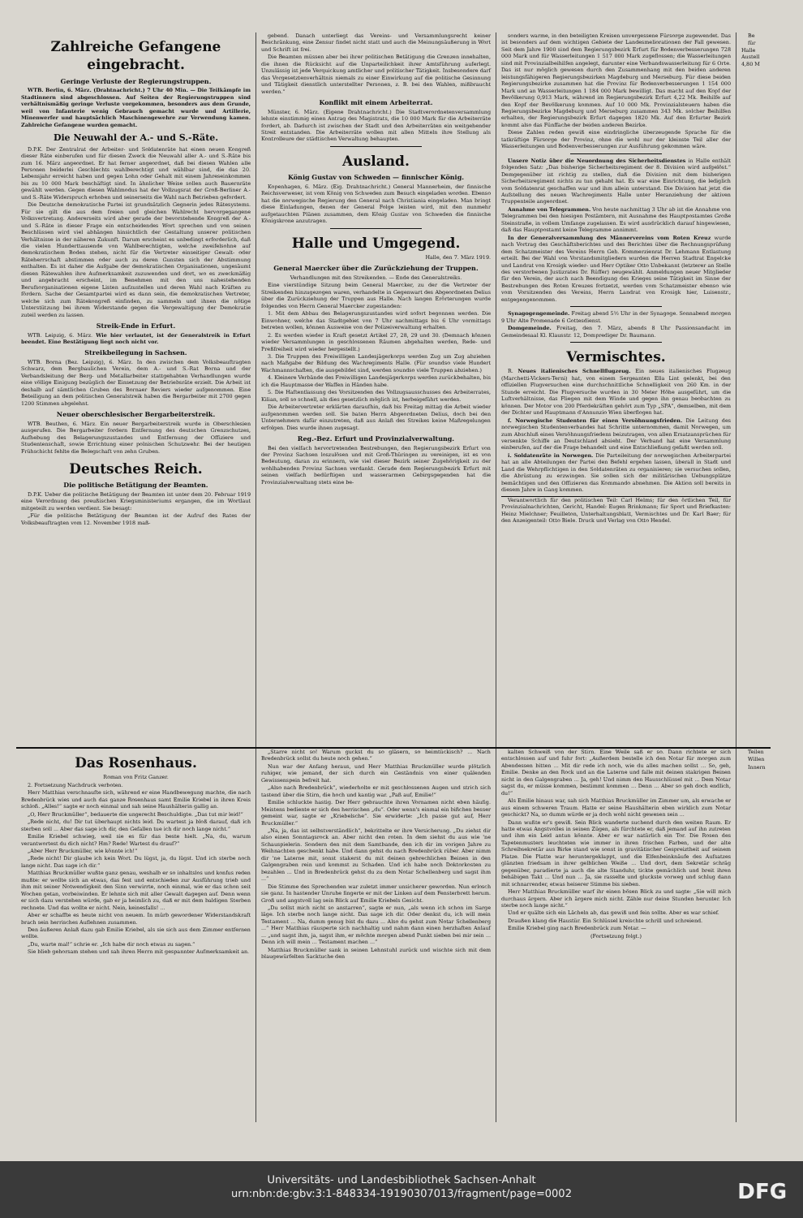Zahlreiche Gefangene eingebracht.
Geringe Verluste der Regierungstruppen.
WTB. Berlin, 6. März. (Drahtnachricht.) 7 Uhr 40 Min. — Die Teilkämpfe im Stadtinnern sind abgeschlossen. Auf Seiten der Regierungstruppen sind verhältnismäßig geringe Verluste vorgekommen, besonders aus dem Grunde, weil von Infanterie wenig Gebrauch gemacht wurde und Artillerie, Minenwerfer und hauptsächlich Maschinengewehre zur Verwendung kamen. Zahlreiche Gefangene wurden gemacht.
Die Neuwahl der A.- und S.-Räte.
D.P.K. Der Zentralrat der Arbeiter- und Soldatenräte hat einen neuen Kongreß dieser Räte einberufen und für diesen Zweck die Neuwahl aller A.- und S.-Räte bis zum 16. März angeordnet. Er hat ferner angeordnet, daß bei diesen Wahlen alle Personen beiderlei Geschlechts wahlberechtigt und wählbar sind, die das 20. Lebensjahr erreicht haben und gegen Lohn oder Gehalt mit einem Jahreseinkommen bis zu 10 000 Mark beschäftigt sind. In ähnlicher Weise sollen auch Bauernräte gewählt werden. Gegen diesen Wahlmodus hat der Vollzugsrat der Groß-Berliner A.- und S.-Räte Widerspruch erhoben und seinerseits die Wahl nach Betrieben gefordert.
Die Deutsche demokratische Partei ist grundsätzlich Gegnerin jedes Rätesystems. Für sie gilt die aus dem freien und gleichen Wahlrecht hervorgegangene Volksvertretung. Andererseits wird aber gerade der bevorstehende Kongreß der A.- und S.-Räte in dieser Frage ein entscheidendes Wort sprechen und von seinen Beschlüssen wird viel abhängen hinsichtlich der Gestaltung unserer politischen Verhältnisse in der näheren Zukunft. Darum erscheint es unbedingt erforderlich, daß die vielen Hunderttausende von Wahlberechtigten, welche zweifelsohne auf demokratischem Boden stehen, nicht für die Vertreter einseitiger Gewalt- oder Räteherrschaft abstimmen oder auch zu deren Gunsten sich der Abstimmung enthalten. Es ist daher die Aufgabe der demokratischen Organisationen, ungesäumt diesen Rätewahlen ihre Aufmerksamkeit zuzuwenden und dort, wo es zweckmäßig und angebracht erscheint, im Benehmen mit den uns nahestehenden Berufsorganisationen eigene Listen aufzustellen und deren Wahl nach Kräften zu fördern. Sache der Gesamtpartei wird es dann sein, die demokratischen Vertreter, welche sich zum Rätekongreß einfinden, zu sammeln und ihnen die nötige Unterstützung bei ihrem Widerstande gegen die Vergewaltigung der Demokratie zuteil werden zu lassen.
Streik-Ende in Erfurt.
WTB. Leipzig, 6. März. Wie hier verlautet, ist der Generalstreik in Erfurt beendet. Eine Bestätigung liegt noch nicht vor.
Streikbeilegung in Sachsen.
WTB. Borna (Bez. Leipzig), 6. März. In den zwischen dem Volksbeauftragten Schwarz, dem Bergbaulichen Verein, dem A.- und S.-Rat Borna und der Verbandsleitung der Berg- und Metallarbeiter stattgehabten Verhandlungen wurde eine völlige Einigung bezüglich der Einsetzung der Betriebsräte erzielt. Die Arbeit ist deshalb auf sämtlichen Gruben des Bornaer Reviers wieder aufgenommen. Eine Beteiligung an dem politischen Generalstreik haben die Bergarbeiter mit 2700 gegen 1200 Stimmen abgelehnt.
Neuer oberschlesischer Bergarbeiterstreik.
WTB. Beuthen, 6. März. Ein neuer Bergarbeiterstreik wurde in Oberschlesien ausgerufen. Die Bergarbeiter fordern Entfernung des deutschen Grenzschutzes, Aufhebung des Belagerungszustandes und Entfernung der Offiziere und Studentenschaft, sowie Errichtung einer polnischen Schutzwehr. Bei der heutigen Frühschicht fehlte die Belegschaft von zehn Gruben.
Deutsches Reich.
Die politische Betätigung der Beamten.
D.P.K. Ueber die politische Betätigung der Beamten ist unter dem 20. Februar 1919 eine Verordnung des preußischen Kriegsministeriums ergangen, die im Wortlaut mitgeteilt zu werden verdient. Sie besagt:
„Für die politische Betätigung der Beamten ist der Aufruf des Rates der Volksbeauftragten vom 12. November 1918 maß-
gebend. Danach unterliegt das Vereins- und Versammlungsrecht keiner Beschränkung, eine Zensur findet nicht statt und auch die Meinungsäußerung in Wort und Schrift ist frei.
Die Beamten müssen aber bei ihrer politischen Betätigung die Grenzen innehalten, die ihnen die Rücksicht auf die Unparteilichkeit ihrer Amtsführung auferlegt. Unzulässig ist jede Verquickung amtlicher und politischer Tätigkeit. Insbesondere darf das Vorgesetztenverhältnis niemals zu einer Einwirkung auf die politische Gesinnung und Tätigkeit dienstlich unterstellter Personen, z. B. bei den Wahlen, mißbraucht werden.“
Konflikt mit einem Arbeiterrat.
Münster, 6. März. (Eigene Drahtnachricht.) Die Stadtverordnetenversammlung lehnte einstimmig einen Antrag des Magistrats, die 10 000 Mark für die Arbeiterräte fordert, ab. Dadurch ist zwischen der Stadt und den Arbeiterräten ein weitgehender Streit entstanden. Die Arbeiterräte wollen mit allen Mitteln ihre Stellung als Kontrolleure der städtischen Verwaltung behaupten.
Ausland.
König Gustav von Schweden — finnischer König.
Kopenhagen, 6. März. (Eig. Drahtnachricht.) General Mannerheim, der finnische Reichsverweser, ist vom König von Schweden zum Besuch eingeladen worden. Ebenso hat die norwegische Regierung den General nach Christiania eingeladen. Man bringt diese Einladungen, denen der General Folge leisten wird, mit den nunmehr aufgetauchten Plänen zusammen, dem König Gustav von Schweden die finnische Königskrone anzutragen.
Halle und Umgegend.
Halle, den 7. März 1919.
General Maercker über die Zurückziehung der Truppen.
Verhandlungen mit den Streikenden. — Ende des Generalstreiks.
Eine vierstündige Sitzung beim General Maercker, zu der die Vertreter der Streikenden hinzugezogen waren, verhandelte in Gegenwart des Abgeordneten Delius über die Zurückziehung der Truppen aus Halle. Nach langen Erörterungen wurde folgendes von Herrn General Maercker zugestanden:
1. Mit dem Abbau des Belagerungszustandes wird sofort begonnen werden. Die Einwohner, welche das Stadtgebiet von 7 Uhr nachmittags bis 6 Uhr vormittags betreten wollen, können Ausweise von der Polizeiverwaltung erhalten.
2. Es werden wieder in Kraft gesetzt Artikel 27, 28, 29 und 30. (Demnach können wieder Versammlungen in geschlossenen Räumen abgehalten werden, Rede- und Preßfreiheit wird wieder hergestellt.)
3. Die Truppen des Freiwilligen Landesjägerkorps werden Zug um Zug abziehen nach Maßgabe der Bildung des Wachregiments Halle. (Für soundso viele Hundert Wachmannschaften, die ausgebildet sind, werden soundso viele Truppen abziehen.)
4. Kleinere Verbände des Freiwilligen Landesjägerkorps werden zurückbehalten, bis ich die Hauptmasse der Waffen in Händen habe.
5. Die Haftentlassung des Vorsitzenden des Vollzugsausschusses des Arbeiterrates, Kilian, soll so schnell, als dies gesetzlich möglich ist, herbeigeführt werden.
Die Arbeitervertreter erklärten daraufhin, daß bis Freitag mittag die Arbeit wieder aufgenommen werden soll. Sie baten Herrn Abgeordneten Delius, doch bei den Unternehmern dafür einzutreten, daß aus Anlaß des Streikes keine Maßregelungen erfolgen. Dies wurde ihnen zugesagt.
Reg.-Bez. Erfurt und Provinzialverwaltung.
Bei den vielfach hervortretenden Bestrebungen, den Regierungsbezirk Erfurt von der Provinz Sachsen loszulösen und mit Groß-Thüringen zu vereinigen, ist es von Bedeutung, daran zu erinnern, wie viel dieser Bezirk seiner Zugehörigkeit zu der wohlhabenden Provinz Sachsen verdankt. Gerade dem Regierungsbezirk Erfurt mit seinen vielfach bedürftigen und wasserarmen Gebirgsgegenden hat die Provinzialverwaltung stets eine be-
sonders warme, in den beteiligten Kreisen unvergessene Fürsorge zugewendet. Das ist besonders auf dem wichtigen Gebiete der Landesmeliorationen der Fall gewesen. Seit dem Jahre 1900 sind dem Regierungsbezirk Erfurt für Bodenverbesserungen 728 000 Mark und für Wasserleitungen 1 517 000 Mark zugeflossen; die Wasserleitungen sind mit Provinzialbeihilfen angelegt, darunter eine Verbandswasserleitung für 6 Orte. Das ist nur möglich gewesen durch den Zusammenhang mit den beiden anderen leistungsfähigeren Regierungsbezirken Magdeburg und Merseburg. Für diese beiden Regierungsbezirke zusammen hat die Provinz für Bodenverbesserungen 1 154 000 Mark und an Wasserleitungen 1 184 000 Mark bewilligt. Das macht auf den Kopf der Bevölkerung 0,913 Mark, während im Regierungsbezirk Erfurt 4,22 Mk. Beihilfe auf den Kopf der Bevölkerung kommen. Auf 10 000 Mk. Provinzialsteuern haben die Regierungsbezirke Magdeburg und Merseburg zusammen 343 Mk. solcher Beihilfen erhalten, der Regierungsbezirk Erfurt dagegen 1820 Mk. Auf den Erfurter Bezirk kommt also das Fünffache der beiden anderen Bezirke.
Diese Zahlen reden gewiß eine eindringliche überzeugende Sprache für die tatkräftige Fürsorge der Provinz, ohne die wohl nur der kleinste Teil aller der Wasserleitungen und Bodenverbesserungen zur Ausführung gekommen wäre.
Unsere Notiz über die Neuordnung des Sicherheitsdienstes in Halle enthält folgenden Satz: „Das bisherige Sicherheitsregiment der 8. Division wird aufgelöst.“ Demgegenüber ist richtig zu stellen, daß die Division mit dem bisherigen Sicherheitsregiment nichts zu tun gehabt hat. Es war eine Einrichtung, die lediglich vom Soldatenrat geschaffen war und ihm allein unterstand. Die Division hat jetzt die Aufstellung des neuen Wachregiments Halle unter Heranziehung der aktiven Truppenteile angeordnet.
Annahme von Telegrammen. Von heute nachmittag 3 Uhr ab ist die Annahme von Telegrammen bei den hiesigen Postämtern, mit Ausnahme des Hauptpostamtes Große Steinstraße, in vollem Umfange zugelassen. Es wird ausdrücklich darauf hingewiesen, daß das Hauptpostamt keine Telegramme annimmt.
In der Generalversammlung des Männervereins vom Roten Kreuz wurde nach Vortrag des Geschäftsberichtes und des Berichtes über die Rechnungsprüfung dem Schatzmeister des Vereins Herrn Geh. Kommerzienrat Dr. Lehmann Entlastung erteilt. Bei der Wahl von Vorstandsmitgliedern wurden die Herren Stadtrat Engelcke und Landrat von Krosigk wieder- und Herr Optiker Otto Unbekannt (letzterer an Stelle des verstorbenen Justizrates Dr. Rüffer) neugewählt. Anmeldungen neuer Mitglieder für den Verein, der auch nach Beendigung des Krieges seine Tätigkeit im Sinne der Bestrebungen des Roten Kreuzes fortsetzt, werden vom Schatzmeister ebenso wie vom Vorsitzenden des Vereins, Herrn Landrat von Krosigk hier, Luisenstr., entgegengenommen.
Synagogengemeinde. Freitag abend 5½ Uhr in der Synagoge. Sonnabend morgen 9 Uhr Alte Promenade 6 Gottesdienst.
Domgemeinde. Freitag, den 7. März, abends 8 Uhr Passionsandacht im Gemeindesaal Kl. Klausstr. 12, Domprediger Dr. Baumann.
Vermischtes.
R. Neues italienisches Schnellflugzeug. Ein neues italienisches Flugzeug (Marchetti-Vickers-Terni) hat, von einem Sergeanten Ella Lint gelenkt, bei den offiziellen Flugversuchen eine durchschnittliche Schnelligkeit von 260 Km. in der Stunde erreicht. Die Flugversuche wurden in 30 Meter Höhe ausgeführt, um die Luftverhältnisse, das Fliegen mit dem Winde und gegen ihn genau beobachten zu können. Der Motor von 200 Pferdekräften gehört zum Typ „SPA“, demselben, mit dem der Dichter und Hauptmann d'Annunzio Wien überflogen hat.
f. Norwegische Studenten für einen Versöhnungsfrieden. Die Leitung des norwegischen Studentenverbandes hat Schritte unternommen, damit Norwegen, um zum Abschluß eines Versöhnungsfriedens beizutragen, von allen Ersatzansprüchen für versenkte Schiffe an Deutschland absieht. Der Verband hat eine Versammlung einberufen, auf der die Frage behandelt und eine Entschließung gefaßt werden soll.
i. Soldatenräte in Norwegen. Die Parteileitung der norwegischen Arbeiterpartei hat an alle Abteilungen der Partei den Befehl ergehen lassen, überall in Stadt und Land die Wehrpflichtigen in den Soldatenräten zu organisieren; sie versuchen sollen, die Abrüstung zu erzwingen. Sie sollen sich der militärischen Uebungsplätze bemächtigen und den Offizieren das Kommando abnehmen. Die Aktion soll bereits in diesem Jahre in Gang kommen.
Verantwortlich für den politischen Teil: Carl Helms; für den örtlichen Teil, für Provinzialnachrichten, Gericht, Handel: Eugen Brinkmann; für Sport und Briefkasten: Heinz Mielchner; Feuilleton, Unterhaltungsblatt, Vermischtes und Dr. Karl Baer; für den Anzeigenteil: Otto Biele. Druck und Verlag von Otto Hendel.
Be
für Halle Austell 4,80 M
Das Rosenhaus.
Roman von Fritz Ganzer.
2. Fortsetzung Nachdruck verboten.
Herr Matthias verschnaufte sich, während er eine Handbewegung machte, die nach Bredenbrück wies und auch das ganze Rosenhaus samt Emilie Kriebel in ihren Kreis schloß. „Alles!“ sagte er noch einmal und sah seine Haushälterin gallig an.
„O, Herr Bruckmüller“, bedauerte die ungerecht Beschuldigte. „Das tut mir leid!“
„Rede nicht, du! Dir tut überhaupt nichts leid. Du wartest ja bloß darauf, daß ich sterben soll ... Aber das sage ich dir, den Gefallen tue ich dir noch lange nicht.“
Emilie Kriebel schwieg, weil sie es für das beste hielt. „Na, du, warum verantwortest du dich nicht? Hm? Rede! Wartest du drauf?“
„Aber Herr Bruckmüller, wie könnte ich!“
„Rede nicht! Dir glaube ich kein Wort. Du lügst, ja, du lügst. Und ich sterbe noch lange nicht. Das sage ich dir.“
Matthias Bruckmüller wußte ganz genau, weshalb er so inhaltslos und konfus reden mußte: er wollte sich an etwas, das fest und entschieden zur Ausführung trieb und ihm mit seiner Notwendigkeit den Sinn verwirrte, noch einmal, wie er das schon seit Wochen getan, vorbeiwinden. Er lehnte sich mit aller Gewalt dagegen auf. Denn wenn er sich dazu verstehen würde, gab er ja heimlich zu, daß er mit dem baldigen Sterben rechnete. Und das wollte er nicht. Nein, keinesfalls! ...
Aber er schaffte es heute nicht von neuem. In mürb gewordener Widerstandskraft brach sein herrisches Auflehnen zusammen.
Den äußeren Anlaß dazu gab Emilie Kriebel, als sie sich aus dem Zimmer entfernen wollte.
„Du, warte mal!“ schrie er. „Ich habe dir noch etwas zu sagen.“
Sie blieb gehorsam stehen und sah ihren Herrn mit gespannter Aufmerksamkeit an.
„Starre nicht so! Warum guckst du so gläsern, so heimtückisch? ... Nach Bredenbrück sollst du heute noch gehen.“
Nun war der Anfang heraus, und Herr Matthias Bruckmüller wurde plötzlich ruhiger, wie jemand, der sich durch ein Geständnis von einer quälenden Gewissenspein befreit hat.
„Also nach Bredenbrück“, wiederholte er mit geschlossenen Augen und strich sich tastend über die Stirn, die hoch und kantig war. „Paß auf, Emilie!“
Emilie schluckte hastig. Der Herr gebrauchte ihren Vornamen nicht eben häufig. Meistens bediente er sich des herrischen „du“. Oder wenn's einmal ein bißchen besser gemeint war, sagte er „Kriebelsche“. Sie erwiderte: „Ich passe gut auf, Herr Bruckmüller.“
„Na, ja, das ist selbstverständlich“, bekrittelte er ihre Versicherung. „Du ziehst dir also einen Sonntagsrock an. Aber nicht den roten. In dem siehst du aus wie 'ne Schauspielerin. Sondern den mit dem Samtbande, den ich dir im vorigen Jahre zu Weihnachten geschenkt habe. Und dann gehst du nach Bredenbrück rüber. Aber nimm dir 'ne Laterne mit, sonst stakerst du mit deinen gebrechlichen Beinen in den Galgengraben rein und kommst zu Schaden. Und ich habe noch Doktorkosten zu bezahlen ... Und in Bredenbrück gehst du zu dem Notar Schellenberg und sagst ihm ...“
Die Stimme des Sprechenden war zuletzt immer unsicherer geworden. Nun erlosch sie ganz. In hastender Unruhe fingerte er mit der Linken auf dem Fensterbrett herum. Groß und angstvoll lag sein Blick auf Emilie Kriebels Gesicht.
„Du sollst mich nicht so anstarren“, sagte er nun, „als wenn ich schon im Sarge läge. Ich sterbe noch lange nicht. Das sage ich dir. Oder denkst du, ich will mein Testament ... Na, dumm genug bist du dazu ... Also du gehst zum Notar Schellenberg ...“ Herr Matthias räusperte sich nachhaltig und nahm dann einen herzhaften Anlauf ... „und sagst ihm, ja, sagst ihm, er möchte morgen abend Punkt sieben bei mir sein ... Denn ich will mein ... Testament machen ...“
Matthias Bruckmüller sank in seinen Lehnstuhl zurück und wischte sich mit dem blaugewürfelten Sacktuche den
kalten Schweiß von der Stirn. Eine Weile saß er so. Dann richtete er sich entschlossen auf und fuhr fort: „Außerdem bestelle ich den Notar für morgen zum Abendessen bitten ... Mit dir rede ich noch, wie du alles machen sollst ... So, geh, Emilie. Denke an den Rock und an die Laterne und falle mit deinen stakrigen Beinen nicht in den Galgengraben ... Ja, geh! Und nimm den Hausschlüssel mit ... Dem Notar sagst du, er müsse kommen, bestimmt kommen ... Denn ... Aber so geh doch endlich, du!“
Als Emilie hinaus war, sah sich Matthias Bruckmüller im Zimmer um, als erwache er aus einem schweren Traum. Hatte er seine Haushälterin eben wirklich zum Notar geschickt? Na, so dumm würde er ja doch wohl nicht gewesen sein ...
Dann wußte er's gewiß. Sein Blick wanderte suchend durch den weiten Raum. Er hatte etwas Angstvolles in seinen Zügen, als fürchtete er, daß jemand auf ihn zutreten und ihm ein Leid antun könnte. Aber er war natürlich ein Tor. Die Rosen des Tapetenmusters leuchteten wie immer in ihren frischen Farben, und der alte Schreibsekretär aus Birke stand wie sonst in gravitätischer Gespreiztheit auf seinem Platze. Die Platte war heruntergeklappt, und die Elfenbeinknäufe des Aufsatzes glänzten friedsam in ihrer gelblichen Weiße ... Und dort, dem Sekretär schräg gegenüber, paradierte ja auch die alte Standuhr, tickte gemächlich und breit ihren behäbigen Takt ... Und nun ... Ja, sie rasselte und gluckste vorweg und schlug dann mit schnarrender, etwas heiserer Stimme bis sieben.
Herr Matthias Bruckmüller warf ihr einen bösen Blick zu und sagte: „Sie will mich durchaus ärgern. Aber ich ärgere mich nicht. Zähle nur deine Stunden herunter. Ich sterbe noch lange nicht.“
Und er quälte sich ein Lächeln ab, das gewiß und fein sollte. Aber es war schief.
Draußen klang die Haustür. Ein Schlüssel kreischte schrill und schreiend.
Emilie Kriebel ging nach Bredenbrück zum Notar. —
(Fortsetzung folgt.)
Teilen
Willen
Innern
Universitäts- und Landesbibliothek Sachsen-Anhalt
urn:nbn:de:gbv:3:1-848334-19190307013/fragment/page=0002
DFG